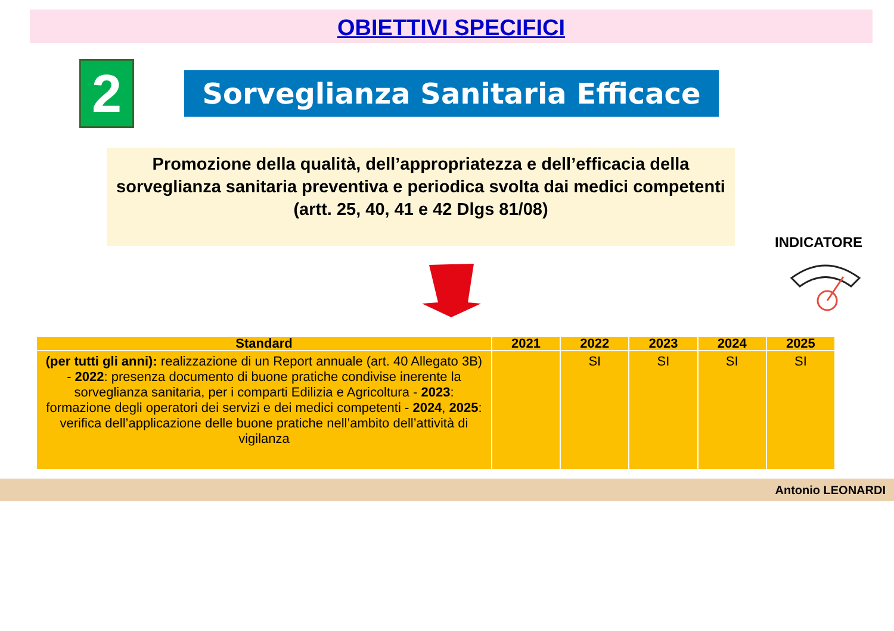OBIETTIVI SPECIFICI
2 Sorveglianza Sanitaria Efficace
Promozione della qualità, dell’appropriatezza e dell’efficacia della sorveglianza sanitaria preventiva e periodica svolta dai medici competenti
(artt. 25, 40, 41 e 42 Dlgs 81/08)
INDICATORE
| Standard | 2021 | 2022 | 2023 | 2024 | 2025 |
| --- | --- | --- | --- | --- | --- |
| (per tutti gli anni): realizzazione di un Report annuale (art. 40 Allegato 3B) - 2022 : presenza documento di buone pratiche condivise inerente la sorveglianza sanitaria, per i comparti Edilizia e Agricoltura - 2023 : formazione degli operatori dei servizi e dei medici competenti - 2024 , 2025 : verifica dell’applicazione delle buone pratiche nell’ambito dell’attività di vigilanza | | SI | SI | SI | SI |
Antonio LEONARDI